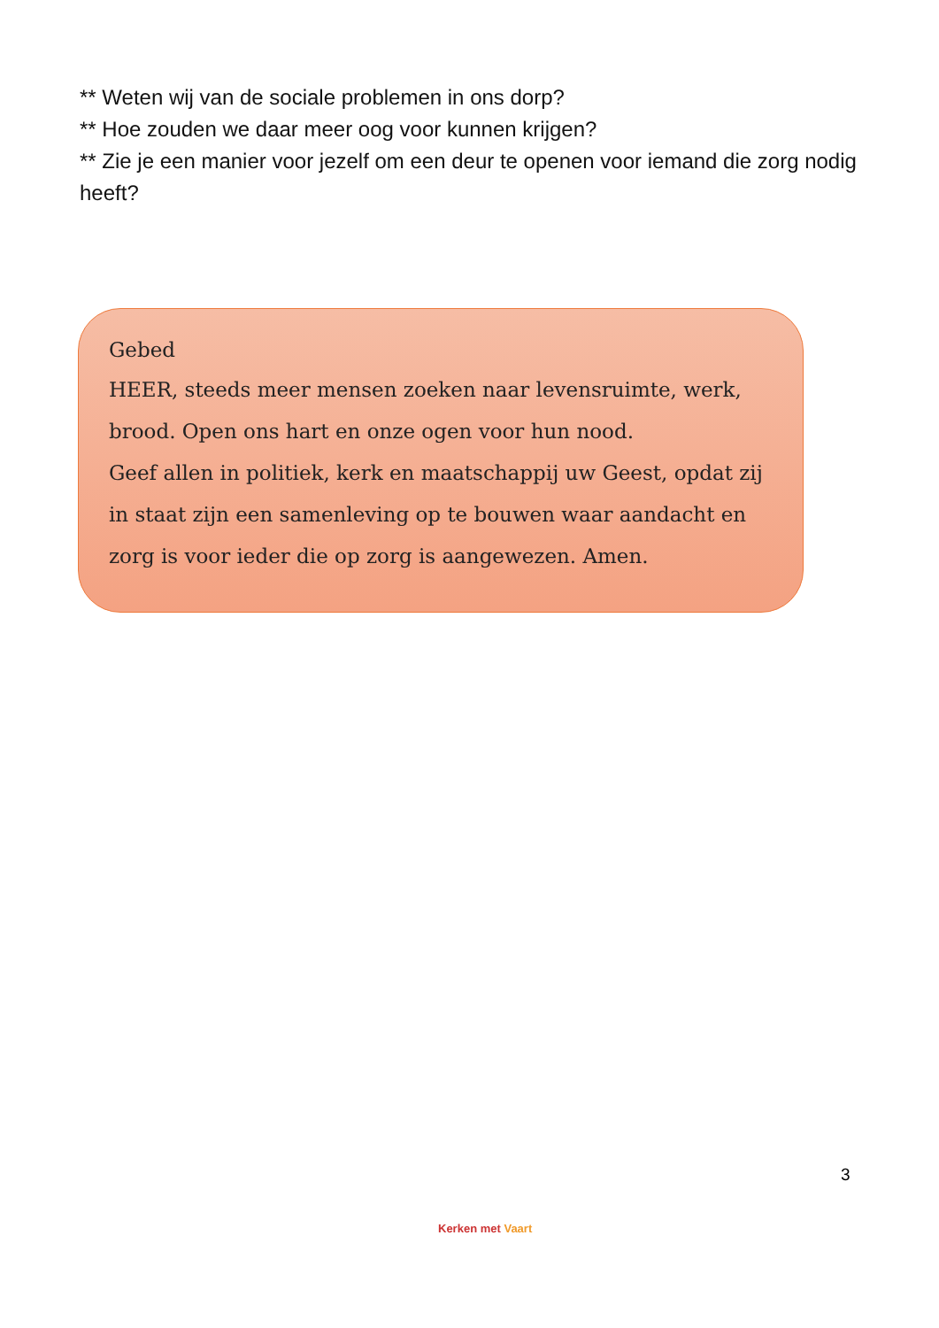** Weten wij van de sociale problemen in ons dorp?
** Hoe zouden we daar meer oog voor kunnen krijgen?
** Zie je een manier voor jezelf om een deur te openen voor iemand die zorg nodig heeft?
Gebed
HEER, steeds meer mensen zoeken naar levensruimte, werk, brood. Open ons hart en onze ogen voor hun nood.
Geef allen in politiek, kerk en maatschappij uw Geest, opdat zij in staat zijn een samenleving op te bouwen waar aandacht en zorg is voor ieder die op zorg is aangewezen. Amen.
3
Kerken met Vaart